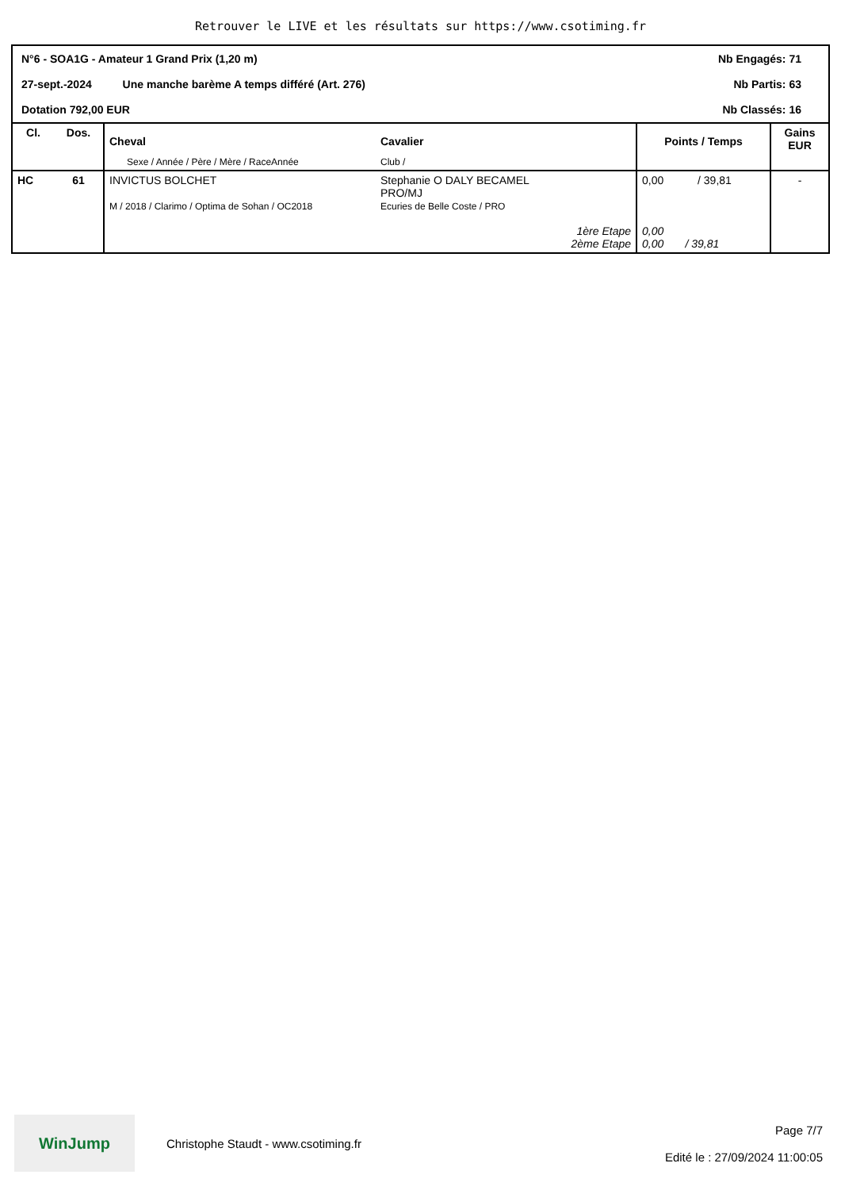Retrouver le LIVE et les résultats sur https://www.csotiming.fr
N°6 - SOA1G - Amateur 1 Grand Prix (1,20 m) Nb Engagés: 71
27-sept.-2024 Une manche barème A temps différé (Art. 276) Nb Partis: 63
Dotation 792,00 EUR Nb Classés: 16
| Cl. | Dos. | Cheval | Cavalier | Points / Temps | Gains EUR |
| --- | --- | --- | --- | --- | --- |
| | | Sexe / Année / Père / Mère / RaceAnnée | Club / | | |
| HC | 61 | INVICTUS BOLCHET M / 2018 / Clarimo / Optima de Sohan / OC2018 | Stephanie O DALY BECAMEL PRO/MJ Ecuries de Belle Coste / PRO 1ère Etape 2ème Etape | 0,00 / 39,81 0,00 0,00 / 39,81 | - |
WinJump
Christophe Staudt - www.csotiming.fr
Page 7/7
Edité le : 27/09/2024 11:00:05